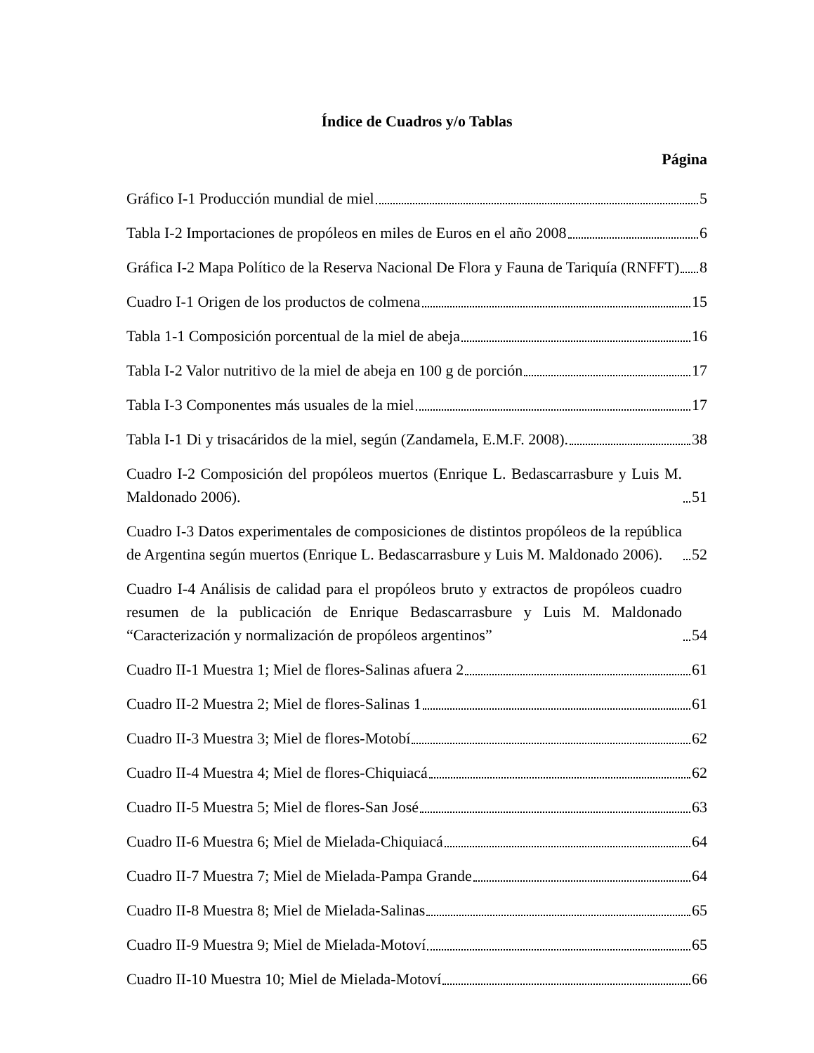Índice de Cuadros y/o Tablas
Página
Gráfico I-1 Producción mundial de miel 5
Tabla I-2 Importaciones de propóleos en miles de Euros en el año 2008 6
Gráfica I-2 Mapa Político de la Reserva Nacional De Flora y Fauna de Tariquía (RNFFT) 8
Cuadro I-1 Origen de los productos de colmena 15
Tabla 1-1 Composición porcentual de la miel de abeja 16
Tabla I-2 Valor nutritivo de la miel de abeja en 100 g de porción 17
Tabla I-3 Componentes más usuales de la miel 17
Tabla I-1 Di y trisacáridos de la miel, según (Zandamela, E.M.F. 2008). 38
Cuadro I-2 Composición del propóleos muertos (Enrique L. Bedascarrasbure y Luis M. Maldonado 2006). 51
Cuadro I-3 Datos experimentales de composiciones de distintos propóleos de la república de Argentina según muertos (Enrique L. Bedascarrasbure y Luis M. Maldonado 2006). 52
Cuadro I-4 Análisis de calidad para el propóleos bruto y extractos de propóleos cuadro resumen de la publicación de Enrique Bedascarrasbure y Luis M. Maldonado “Caracterización y normalización de propóleos argentinos” 54
Cuadro II-1 Muestra 1; Miel de flores-Salinas afuera 2 61
Cuadro II-2 Muestra 2; Miel de flores-Salinas 1 61
Cuadro II-3 Muestra 3; Miel de flores-Motobí 62
Cuadro II-4 Muestra 4; Miel de flores-Chiquiacá 62
Cuadro II-5 Muestra 5; Miel de flores-San José 63
Cuadro II-6 Muestra 6; Miel de Mielada-Chiquiacá 64
Cuadro II-7 Muestra 7; Miel de Mielada-Pampa Grande 64
Cuadro II-8 Muestra 8; Miel de Mielada-Salinas 65
Cuadro II-9 Muestra 9; Miel de Mielada-Motoví 65
Cuadro II-10 Muestra 10; Miel de Mielada-Motoví 66